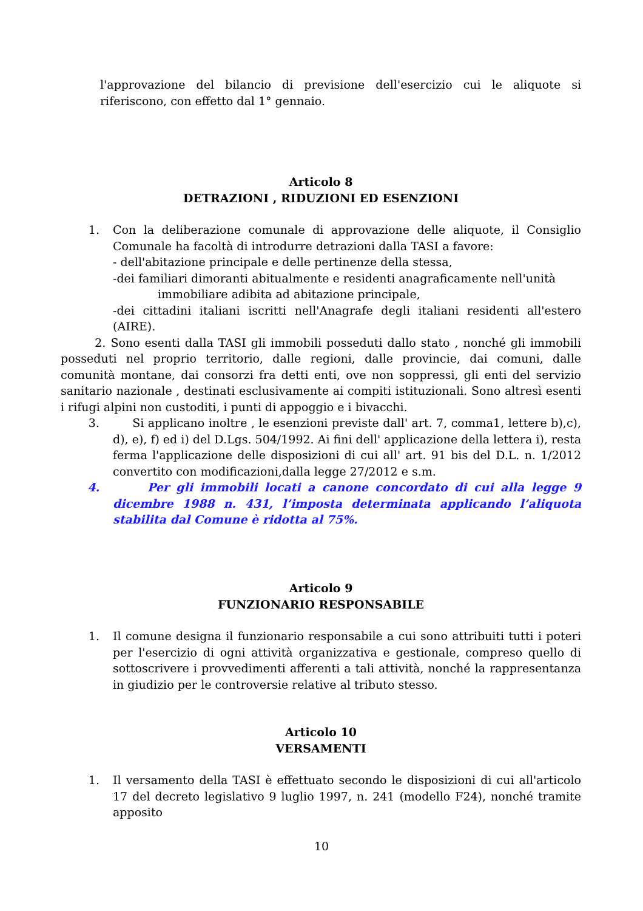l'approvazione del bilancio di previsione dell'esercizio cui le aliquote si riferiscono, con effetto dal 1° gennaio.
Articolo 8
DETRAZIONI , RIDUZIONI ED ESENZIONI
1. Con la deliberazione comunale di approvazione delle aliquote, il Consiglio Comunale ha facoltà di introdurre detrazioni dalla TASI a favore:
- dell'abitazione principale e delle pertinenze della stessa,
-dei familiari dimoranti abitualmente e residenti anagraficamente nell'unità
immobiliare adibita ad abitazione principale,
-dei cittadini italiani iscritti nell'Anagrafe degli italiani residenti all'estero (AIRE).
2. Sono esenti dalla TASI gli immobili posseduti dallo stato , nonché gli immobili posseduti nel proprio territorio, dalle regioni, dalle provincie, dai comuni, dalle comunità montane, dai consorzi fra detti enti, ove non soppressi, gli enti del servizio sanitario nazionale , destinati esclusivamente ai compiti istituzionali. Sono altresì esenti i rifugi alpini non custoditi, i punti di appoggio e i bivacchi.
3. Si applicano inoltre , le esenzioni previste dall' art. 7, comma1, lettere b),c), d), e), f) ed i) del D.Lgs. 504/1992. Ai fini dell' applicazione della lettera i), resta ferma l'applicazione delle disposizioni di cui all' art. 91 bis del D.L. n. 1/2012 convertito con modificazioni,dalla legge 27/2012 e s.m.
4. Per gli immobili locati a canone concordato di cui alla legge 9 dicembre 1988 n. 431, l’imposta determinata applicando l’aliquota stabilita dal Comune è ridotta al 75%.
Articolo 9
FUNZIONARIO RESPONSABILE
1. Il comune designa il funzionario responsabile a cui sono attribuiti tutti i poteri per l'esercizio di ogni attività organizzativa e gestionale, compreso quello di sottoscrivere i provvedimenti afferenti a tali attività, nonché la rappresentanza in giudizio per le controversie relative al tributo stesso.
Articolo 10
VERSAMENTI
1. Il versamento della TASI è effettuato secondo le disposizioni di cui all'articolo 17 del decreto legislativo 9 luglio 1997, n. 241 (modello F24), nonché tramite apposito
10